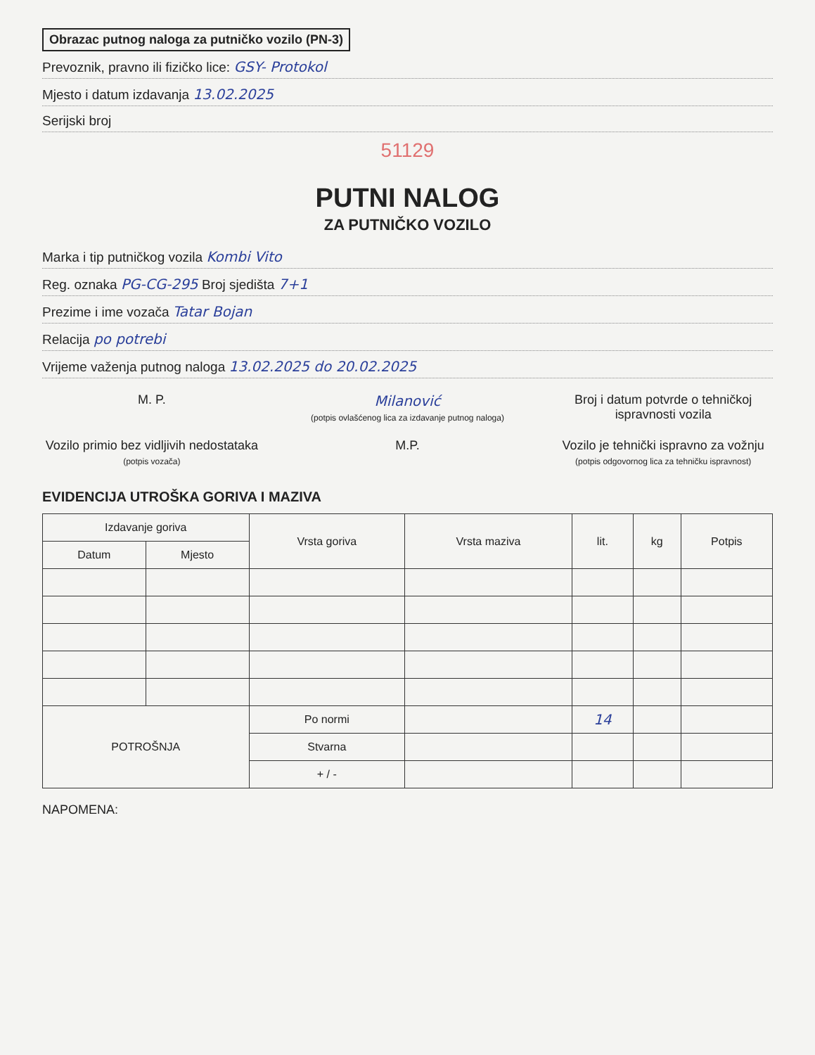Obrazac putnog naloga za putničko vozilo (PN-3)
Prevoznik, pravno ili fizičko lice: GSY- Protokol
Mjesto i datum izdavanja 13.02.2025
Serijski broj
51129
PUTNI NALOG
ZA PUTNIČKO VOZILO
Marka i tip putničkog vozila Kombi Vito
Reg. oznaka PG-CG-295 Broj sjedišta 7+1
Prezime i ime vozača Tatar Bojan
Relacija po potrebi
Vrijeme važenja putnog naloga 13.02.2025 do 20.02.2025
M. P. Milanović
(potpis ovlašćenog lica za izdavanje putnog naloga)
Broj i datum potvrde o tehničkoj ispravnosti vozila
Vozilo primio bez vidljivih nedostataka
(potpis vozača)
M.P. Vozilo je tehnički ispravno za vožnju
(potpis odgovornog lica za tehničku ispravnost)
EVIDENCIJA UTROŠKA GORIVA I MAZIVA
| Izdavanje goriva | | Vrsta goriva | Vrsta maziva | lit. | kg | Potpis |
| --- | --- | --- | --- | --- | --- | --- |
| Datum | Mjesto | | | | | |
| POTROŠNJA | | Po normi | | 14 | | |
| | | Stvarna | | | | |
| | | + / - | | | | |
NAPOMENA: